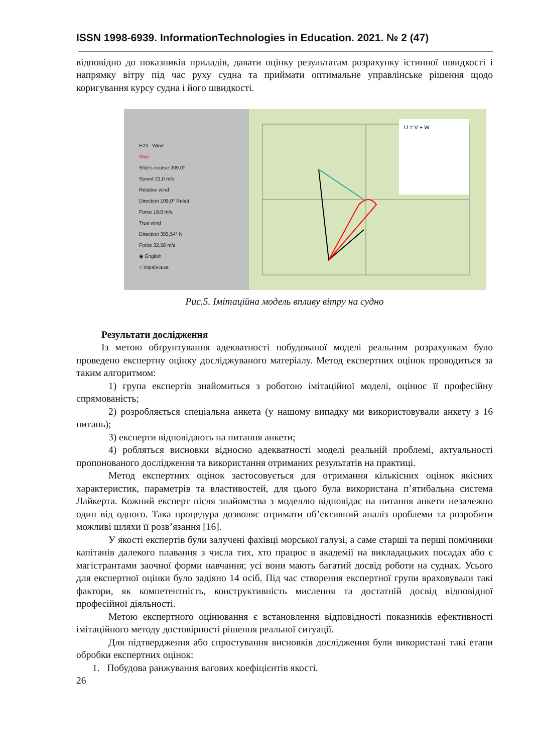ISSN 1998-6939. InformationTechnologies in Education. 2021. № 2 (47)
відповідно до показників приладів, давати оцінку результатам розрахунку істинної швидкості і напрямку вітру під час руху судна та приймати оптимальне управлінське рішення щодо коригування курсу судна і його швидкості.
E23 Wind
Ship
Ship's course 209,0°
Speed 21,0 m/s
Relative wind
Direction 109,0° Relati
Force 19,0 m/s
True wind
Direction 355,54° N
Force 32,58 m/s
◉ English
○ Українська
U = V + W
Рис.5. Імітаційна модель впливу вітру на судно
Результати дослідження
Із метою обґрунтування адекватності побудованої моделі реальним розрахункам було проведено експертну оцінку досліджуваного матеріалу. Метод експертних оцінок проводиться за таким алгоритмом:
1) група експертів знайомиться з роботою імітаційної моделі, оцінює її професійну спрямованість;
2) розробляється спеціальна анкета (у нашому випадку ми використовували анкету з 16 питань);
3) експерти відповідають на питання анкети;
4) робляться висновки відносно адекватності моделі реальній проблемі, актуальності пропонованого дослідження та використання отриманих результатів на практиці.
Метод експертних оцінок застосовується для отримання кількісних оцінок якісних характеристик, параметрів та властивостей, для цього була використана п’ятибальна система Лайкерта. Кожний експерт після знайомства з моделлю відповідає на питання анкети незалежно один від одного. Така процедура дозволяє отримати об’єктивний аналіз проблеми та розробити можливі шляхи її розв’язання [16].
У якості експертів були залучені фахівці морської галузі, а саме старші та перші помічники капітанів далекого плавання з числа тих, хто працює в академії на викладацьких посадах або є магістрантами заочної форми навчання; усі вони мають багатий досвід роботи на суднах. Усього для експертної оцінки було задіяно 14 осіб. Під час створення експертної групи враховували такі фактори, як компетентність, конструктивність мислення та достатній досвід відповідної професійної діяльності.
Метою експертного оцінювання є встановлення відповідності показників ефективності імітаційного методу достовірності рішення реальної ситуації.
Для підтвердження або спростування висновків дослідження були використані такі етапи обробки експертних оцінок:
1. Побудова ранжування вагових коефіцієнтів якості.
26